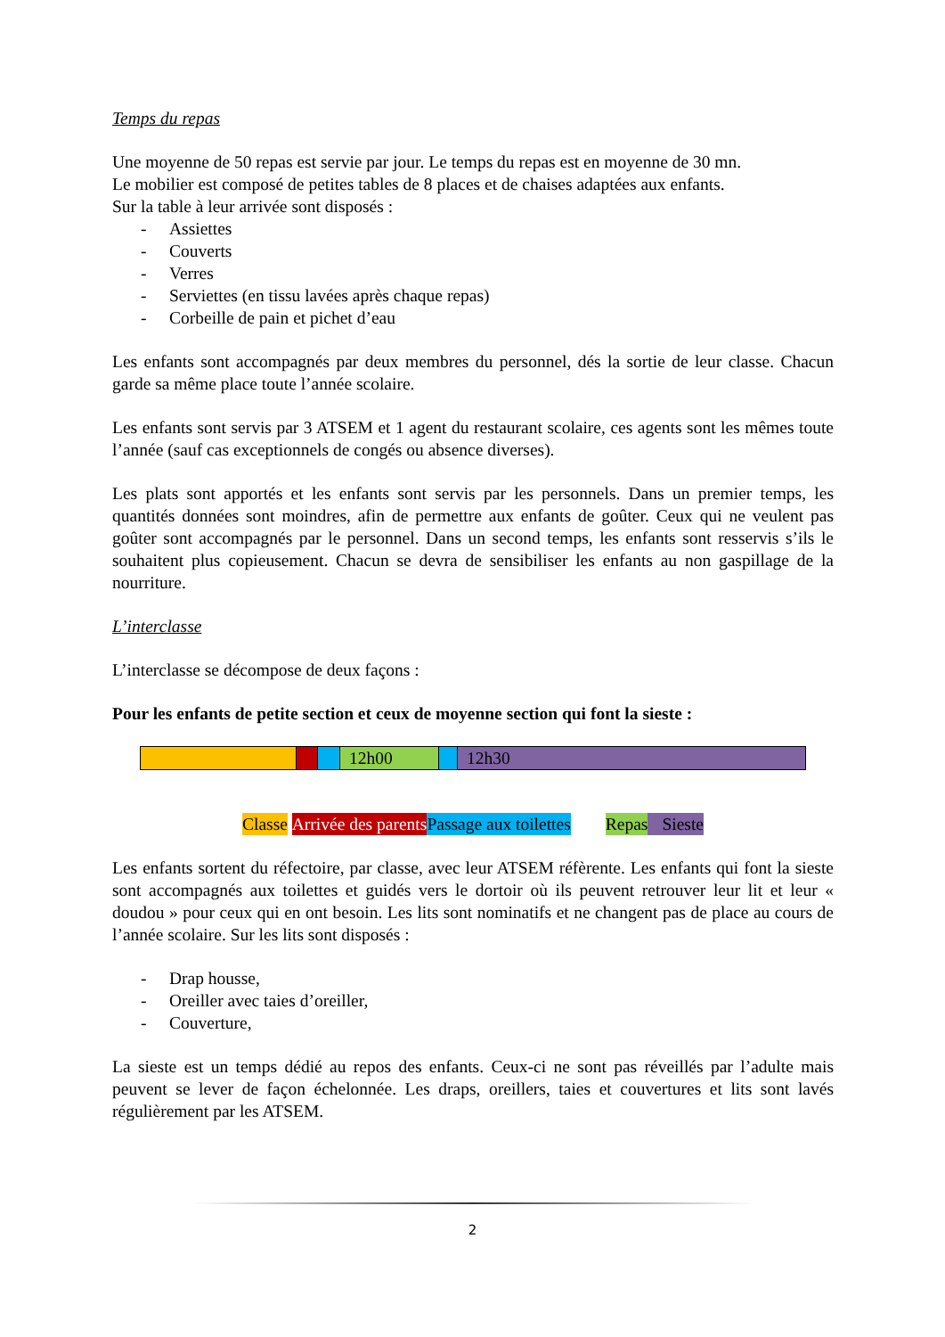Temps du repas
Une moyenne de 50 repas est servie par jour. Le temps du repas est en moyenne de 30 mn.
Le mobilier est composé de petites tables de 8 places et de chaises adaptées aux enfants.
Sur la table à leur arrivée sont disposés :
- Assiettes
- Couverts
- Verres
- Serviettes (en tissu lavées après chaque repas)
- Corbeille de pain et pichet d’eau
Les enfants sont accompagnés par deux membres du personnel, dés la sortie de leur classe. Chacun garde sa même place toute l’année scolaire.
Les enfants sont servis par 3 ATSEM et 1 agent du restaurant scolaire, ces agents sont les mêmes toute l’année (sauf cas exceptionnels de congés ou absence diverses).
Les plats sont apportés et les enfants sont servis par les personnels. Dans un premier temps, les quantités données sont moindres, afin de permettre aux enfants de goûter. Ceux qui ne veulent pas goûter sont accompagnés par le personnel. Dans un second temps, les enfants sont resservis s’ils le souhaitent plus copieusement. Chacun se devra de sensibiliser les enfants au non gaspillage de la nourriture.
L’interclasse
L’interclasse se décompose de deux façons :
Pour les enfants de petite section et ceux de moyenne section qui font la sieste :
| | | | 12h00 | | 12h30 |
Classe Arrivée des parents Passage aux toilettes Repas Sieste
Les enfants sortent du réfectoire, par classe, avec leur ATSEM réfèrente. Les enfants qui font la sieste sont accompagnés aux toilettes et guidés vers le dortoir où ils peuvent retrouver leur lit et leur « doudou » pour ceux qui en ont besoin. Les lits sont nominatifs et ne changent pas de place au cours de l’année scolaire. Sur les lits sont disposés :
- Drap housse,
- Oreiller avec taies d’oreiller,
- Couverture,
La sieste est un temps dédié au repos des enfants. Ceux-ci ne sont pas réveillés par l’adulte mais peuvent se lever de façon échelonnée. Les draps, oreillers, taies et couvertures et lits sont lavés régulièrement par les ATSEM.
2